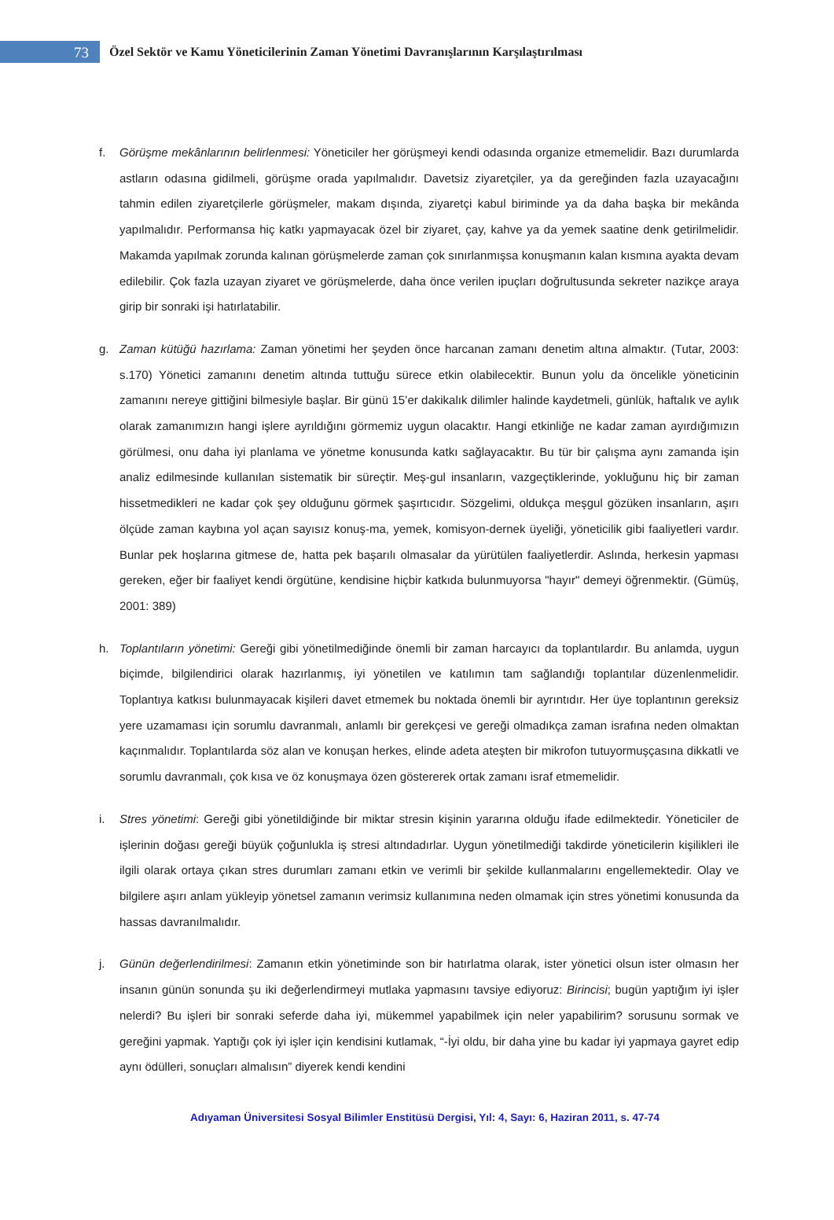73
Özel Sektör ve Kamu Yöneticilerinin Zaman Yönetimi Davranışlarının Karşılaştırılması
f. Görüşme mekânlarının belirlenmesi: Yöneticiler her görüşmeyi kendi odasında organize etmemelidir. Bazı durumlarda astların odasına gidilmeli, görüşme orada yapılmalıdır. Davetsiz ziyaretçiler, ya da gereğinden fazla uzayacağını tahmin edilen ziyaretçilerle görüşmeler, makam dışında, ziyaretçi kabul biriminde ya da daha başka bir mekânda yapılmalıdır. Performansa hiç katkı yapmayacak özel bir ziyaret, çay, kahve ya da yemek saatine denk getirilmelidir. Makamda yapılmak zorunda kalınan görüşmelerde zaman çok sınırlanmışsa konuşmanın kalan kısmına ayakta devam edilebilir. Çok fazla uzayan ziyaret ve görüşmelerde, daha önce verilen ipuçları doğrultusunda sekreter nazikçe araya girip bir sonraki işi hatırlatabilir.
g. Zaman kütüğü hazırlama: Zaman yönetimi her şeyden önce harcanan zamanı denetim altına almaktır. (Tutar, 2003: s.170) Yönetici zamanını denetim altında tuttuğu sürece etkin olabilecektir. Bunun yolu da öncelikle yöneticinin zamanını nereye gittiğini bilmesiyle başlar. Bir günü 15’er dakikalık dilimler halinde kaydetmeli, günlük, haftalık ve aylık olarak zamanımızın hangi işlere ayrıldığını görmemiz uygun olacaktır. Hangi etkinliğe ne kadar zaman ayırdığımızın görülmesi, onu daha iyi planlama ve yönetme konusunda katkı sağlayacaktır. Bu tür bir çalışma aynı zamanda işin analiz edilmesinde kullanılan sistematik bir süreçtir. Meş-gul insanların, vazgeçtiklerinde, yokluğunu hiç bir zaman hissetmedikleri ne kadar çok şey olduğunu görmek şaşırtıcıdır. Sözgelimi, oldukça meşgul gözüken insanların, aşırı ölçüde zaman kaybına yol açan sayısız konuş-ma, yemek, komisyon-dernek üyeliği, yöneticilik gibi faaliyetleri vardır. Bunlar pek hoşlarına gitmese de, hatta pek başarılı olmasalar da yürütülen faaliyetlerdir. Aslında, herkesin yapması gereken, eğer bir faaliyet kendi örgütüne, kendisine hiçbir katkıda bulunmuyorsa "hayır" demeyi öğrenmektir. (Gümüş, 2001: 389)
h. Toplantıların yönetimi: Gereği gibi yönetilmediğinde önemli bir zaman harcayıcı da toplantılardır. Bu anlamda, uygun biçimde, bilgilendirici olarak hazırlanmış, iyi yönetilen ve katılımın tam sağlandığı toplantılar düzenlenmelidir. Toplantıya katkısı bulunmayacak kişileri davet etmemek bu noktada önemli bir ayrıntıdır. Her üye toplantının gereksiz yere uzamaması için sorumlu davranmalı, anlamlı bir gerekçesi ve gereği olmadıkça zaman israfına neden olmaktan kaçınmalıdır. Toplantılarda söz alan ve konuşan herkes, elinde adeta ateşten bir mikrofon tutuyormuşçasına dikkatli ve sorumlu davranmalı, çok kısa ve öz konuşmaya özen göstererek ortak zamanı israf etmemelidir.
i. Stres yönetimi: Gereği gibi yönetildiğinde bir miktar stresin kişinin yararına olduğu ifade edilmektedir. Yöneticiler de işlerinin doğası gereği büyük çoğunlukla iş stresi altındadırlar. Uygun yönetilmediği takdirde yöneticilerin kişilikleri ile ilgili olarak ortaya çıkan stres durumları zamanı etkin ve verimli bir şekilde kullanmalarını engellemektedir. Olay ve bilgilere aşırı anlam yükleyip yönetsel zamanın verimsiz kullanımına neden olmamak için stres yönetimi konusunda da hassas davranılmalıdır.
j. Günün değerlendirilmesi: Zamanın etkin yönetiminde son bir hatırlatma olarak, ister yönetici olsun ister olmasın her insanın günün sonunda şu iki değerlendirmeyi mutlaka yapmasını tavsiye ediyoruz: Birincisi; bugün yaptığım iyi işler nelerdi? Bu işleri bir sonraki seferde daha iyi, mükemmel yapabilmek için neler yapabilirim? sorusunu sormak ve gereğini yapmak. Yaptığı çok iyi işler için kendisini kutlamak, “-İyi oldu, bir daha yine bu kadar iyi yapmaya gayret edip aynı ödülleri, sonuçları almalısın” diyerek kendi kendini
Adıyaman Üniversitesi Sosyal Bilimler Enstitüsü Dergisi, Yıl: 4, Sayı: 6, Haziran 2011, s. 47-74